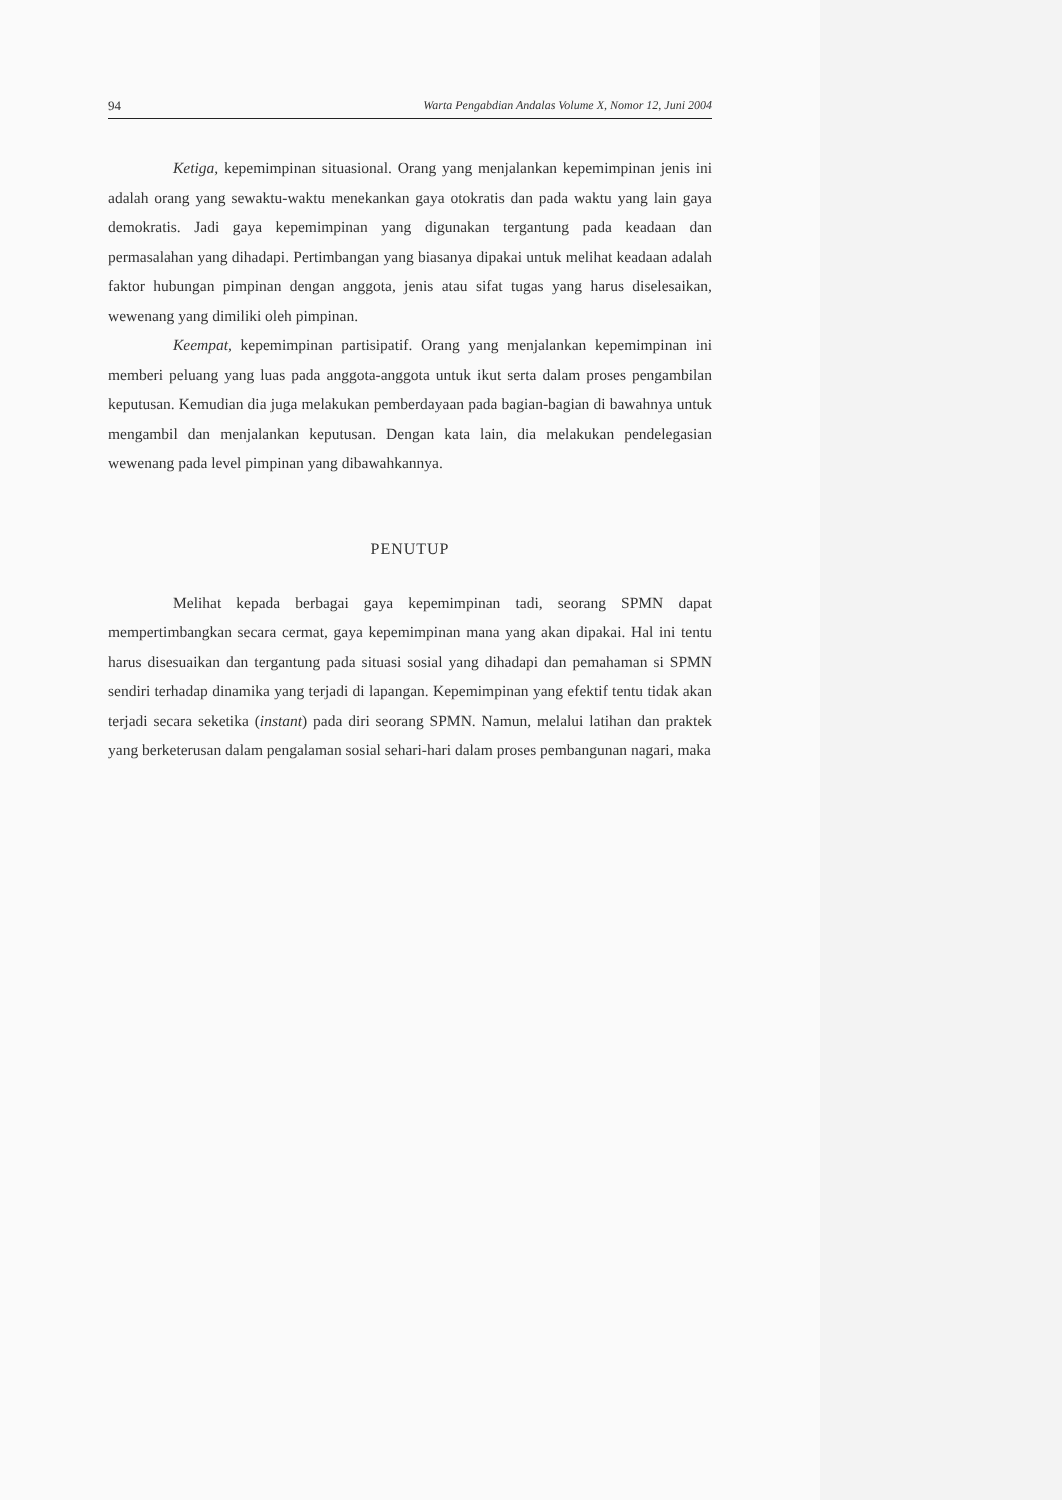94 Warta Pengabdian Andalas Volume X, Nomor 12, Juni 2004
Ketiga, kepemimpinan situasional. Orang yang menjalankan kepemimpinan jenis ini adalah orang yang sewaktu-waktu menekankan gaya otokratis dan pada waktu yang lain gaya demokratis. Jadi gaya kepemimpinan yang digunakan tergantung pada keadaan dan permasalahan yang dihadapi. Pertimbangan yang biasanya dipakai untuk melihat keadaan adalah faktor hubungan pimpinan dengan anggota, jenis atau sifat tugas yang harus diselesaikan, wewenang yang dimiliki oleh pimpinan.
Keempat, kepemimpinan partisipatif. Orang yang menjalankan kepemimpinan ini memberi peluang yang luas pada anggota-anggota untuk ikut serta dalam proses pengambilan keputusan. Kemudian dia juga melakukan pemberdayaan pada bagian-bagian di bawahnya untuk mengambil dan menjalankan keputusan. Dengan kata lain, dia melakukan pendelegasian wewenang pada level pimpinan yang dibawahkannya.
PENUTUP
Melihat kepada berbagai gaya kepemimpinan tadi, seorang SPMN dapat mempertimbangkan secara cermat, gaya kepemimpinan mana yang akan dipakai. Hal ini tentu harus disesuaikan dan tergantung pada situasi sosial yang dihadapi dan pemahaman si SPMN sendiri terhadap dinamika yang terjadi di lapangan. Kepemimpinan yang efektif tentu tidak akan terjadi secara seketika (instant) pada diri seorang SPMN. Namun, melalui latihan dan praktek yang berketerusan dalam pengalaman sosial sehari-hari dalam proses pembangunan nagari, maka